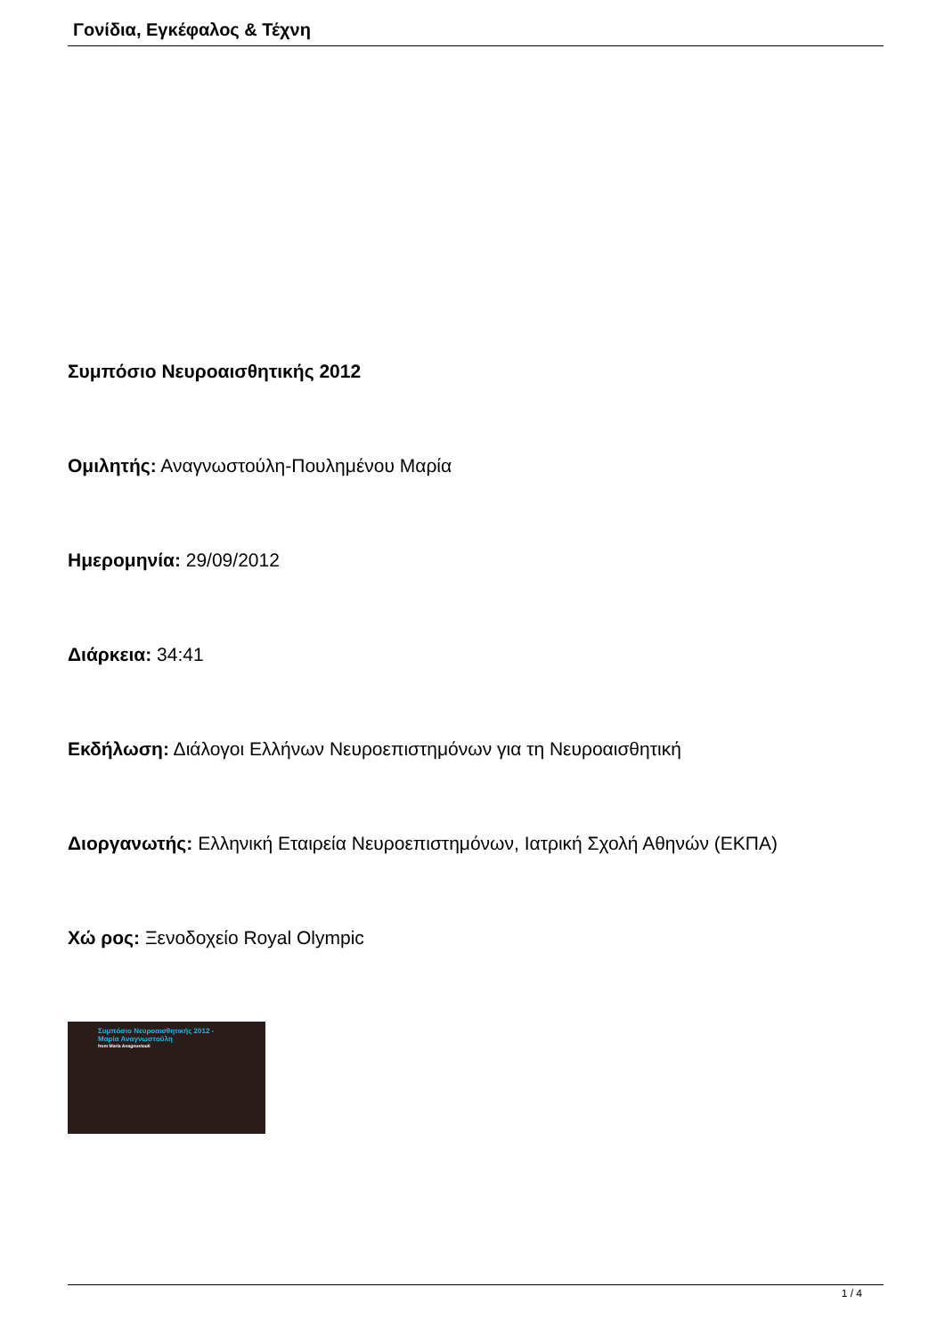Γονίδια, Εγκέφαλος & Τέχνη
Συμπόσιο Νευροαισθητικής 2012
Ομιλητής: Αναγνωστούλη-Πουλημένου Μαρία
Ημερομηνία: 29/09/2012
Διάρκεια: 34:41
Εκδήλωση: Διάλογοι Ελλήνων Νευροεπιστημόνων για τη Νευροαισθητική
Διοργανωτής: Ελληνική Εταιρεία Νευροεπιστημόνων, Ιατρική Σχολή Αθηνών (ΕΚΠΑ)
Χώ ρος: Ξενοδοχείο Royal Olympic
Συμπόσιο Νευροαισθητικής 2012 -
Μαρία Αναγνωστούλη
from Maria Anagnostouli
1 / 4